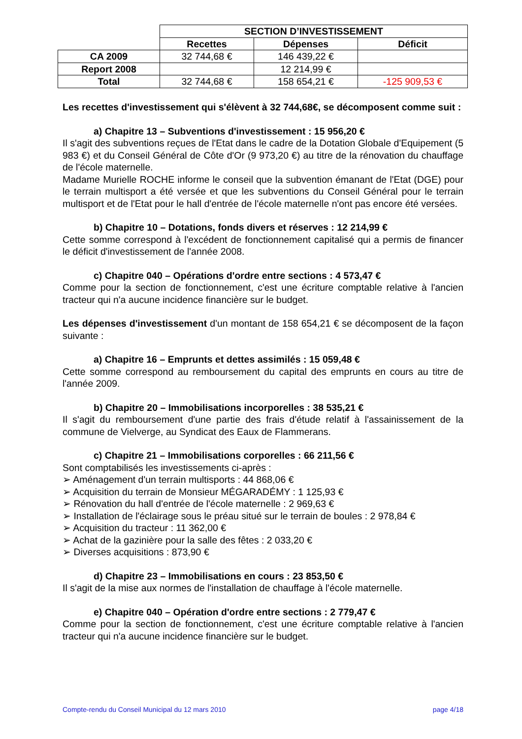| | SECTION D’INVESTISSEMENT | | |
| | Recettes | Dépenses | Déficit |
| CA 2009 | 32 744,68 € | 146 439,22 € | |
| Report 2008 | | 12 214,99 € | |
| Total | 32 744,68 € | 158 654,21 € | -125 909,53 € |
Les recettes d'investissement qui s'élèvent à 32 744,68€, se décomposent comme suit :
a) Chapitre 13 – Subventions d'investissement : 15 956,20 €
Il s'agit des subventions reçues de l'Etat dans le cadre de la Dotation Globale d'Equipement (5 983 €) et du Conseil Général de Côte d'Or (9 973,20 €) au titre de la rénovation du chauffage de l'école maternelle.
Madame Murielle ROCHE informe le conseil que la subvention émanant de l'Etat (DGE) pour le terrain multisport a été versée et que les subventions du Conseil Général pour le terrain multisport et de l'Etat pour le hall d'entrée de l'école maternelle n'ont pas encore été versées.
b) Chapitre 10 – Dotations, fonds divers et réserves : 12 214,99 €
Cette somme correspond à l'excédent de fonctionnement capitalisé qui a permis de financer le déficit d'investissement de l'année 2008.
c) Chapitre 040 – Opérations d'ordre entre sections : 4 573,47 €
Comme pour la section de fonctionnement, c'est une écriture comptable relative à l'ancien tracteur qui n'a aucune incidence financière sur le budget.
Les dépenses d'investissement d'un montant de 158 654,21 € se décomposent de la façon suivante :
a) Chapitre 16 – Emprunts et dettes assimilés : 15 059,48 €
Cette somme correspond au remboursement du capital des emprunts en cours au titre de l'année 2009.
b) Chapitre 20 – Immobilisations incorporelles : 38 535,21 €
Il s'agit du remboursement d'une partie des frais d'étude relatif à l'assainissement de la commune de Vielverge, au Syndicat des Eaux de Flammerans.
c) Chapitre 21 – Immobilisations corporelles : 66 211,56 €
Sont comptabilisés les investissements ci-après :
➢ Aménagement d'un terrain multisports : 44 868,06 €
➢ Acquisition du terrain de Monsieur MÉGARADÉMY : 1 125,93 €
➢ Rénovation du hall d'entrée de l'école maternelle : 2 969,63 €
➢ Installation de l'éclairage sous le préau situé sur le terrain de boules : 2 978,84 €
➢ Acquisition du tracteur : 11 362,00 €
➢ Achat de la gazinière pour la salle des fêtes : 2 033,20 €
➢ Diverses acquisitions : 873,90 €
d) Chapitre 23 – Immobilisations en cours : 23 853,50 €
Il s'agit de la mise aux normes de l'installation de chauffage à l'école maternelle.
e) Chapitre 040 – Opération d'ordre entre sections : 2 779,47 €
Comme pour la section de fonctionnement, c'est une écriture comptable relative à l'ancien tracteur qui n'a aucune incidence financière sur le budget.
Compte-rendu du Conseil Municipal du 12 mars 2010 page 4/18